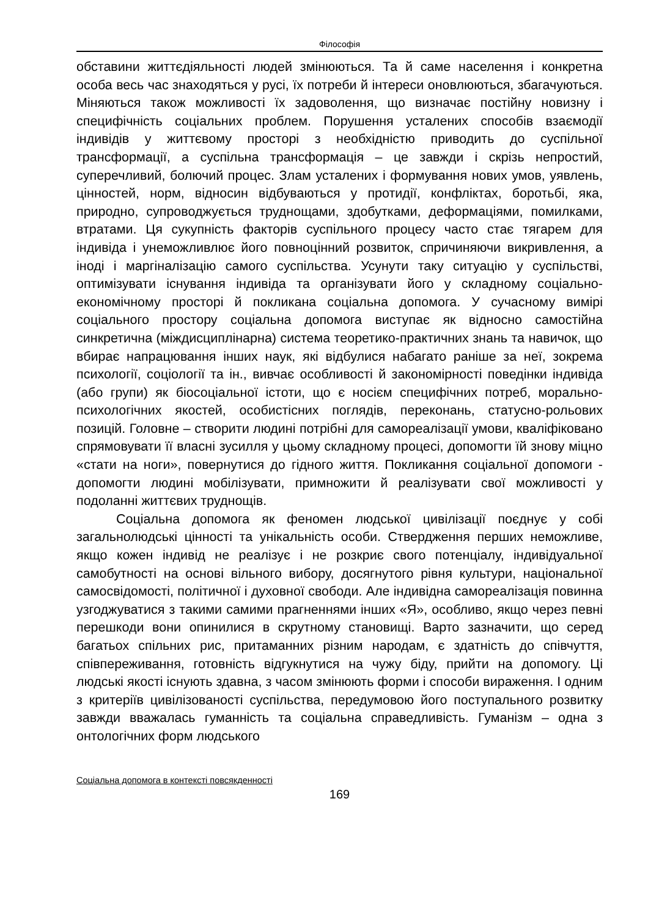Філософія
обставини життєдіяльності людей змінюються. Та й саме населення і конкретна особа весь час знаходяться у русі, їх потреби й інтереси оновлюються, збагачуються. Міняються також можливості їх задоволення, що визначає постійну новизну і специфічність соціальних проблем. Порушення усталених способів взаємодії індивідів у життєвому просторі з необхідністю приводить до суспільної трансформації, а суспільна трансформація – це завжди і скрізь непростий, суперечливий, болючий процес. Злам усталених і формування нових умов, уявлень, цінностей, норм, відносин відбуваються у протидії, конфліктах, боротьбі, яка, природно, супроводжується труднощами, здобутками, деформаціями, помилками, втратами. Ця сукупність факторів суспільного процесу часто стає тягарем для індивіда і унеможливлює його повноцінний розвиток, спричиняючи викривлення, а іноді і маргіналізацію самого суспільства. Усунути таку ситуацію у суспільстві, оптимізувати існування індивіда та організувати його у складному соціально-економічному просторі й покликана соціальна допомога. У сучасному вимірі соціального простору соціальна допомога виступає як відносно самостійна синкретична (міждисциплінарна) система теоретико-практичних знань та навичок, що вбирає напрацювання інших наук, які відбулися набагато раніше за неї, зокрема психології, соціології та ін., вивчає особливості й закономірності поведінки індивіда (або групи) як біосоціальної істоти, що є носієм специфічних потреб, морально-психологічних якостей, особистісних поглядів, переконань, статусно-рольових позицій. Головне – створити людині потрібні для самореалізації умови, кваліфіковано спрямовувати її власні зусилля у цьому складному процесі, допомогти їй знову міцно «стати на ноги», повернутися до гідного життя. Покликання соціальної допомоги - допомогти людині мобілізувати, примножити й реалізувати свої можливості у подоланні життєвих труднощів.
Соціальна допомога як феномен людської цивілізації поєднує у собі загальнолюдські цінності та унікальність особи. Ствердження перших неможливе, якщо кожен індивід не реалізує і не розкриє свого потенціалу, індивідуальної самобутності на основі вільного вибору, досягнутого рівня культури, національної самосвідомості, політичної і духовної свободи. Але індивідна самореалізація повинна узгоджуватися з такими самими прагненнями інших «Я», особливо, якщо через певні перешкоди вони опинилися в скрутному становищі. Варто зазначити, що серед багатьох спільних рис, притаманних різним народам, є здатність до співчуття, співпереживання, готовність відгукнутися на чужу біду, прийти на допомогу. Ці людські якості існують здавна, з часом змінюють форми і способи вираження. І одним з критеріїв цивілізованості суспільства, передумовою його поступального розвитку завжди вважалась гуманність та соціальна справедливість. Гуманізм – одна з онтологічних форм людського
Соціальна допомога в контексті повсякденності
169